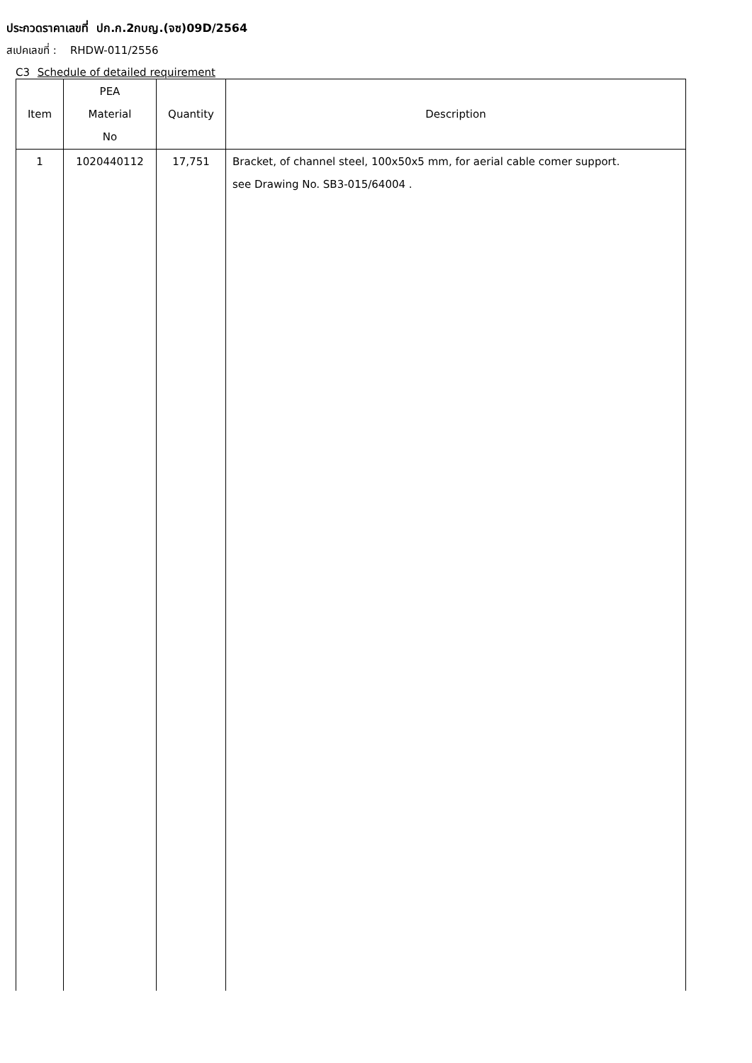ประกวดราคาเลขที่ ปก.ก.2กบญ.(จซ)09D/2564
สเปคเลขที่ : RHDW-011/2556
C3 Schedule of detailed requirement
| Item | PEA Material No | Quantity | Description |
| --- | --- | --- | --- |
| 1 | 1020440112 | 17,751 | Bracket, of channel steel, 100x50x5 mm, for aerial cable comer support. see Drawing No. SB3-015/64004 . |